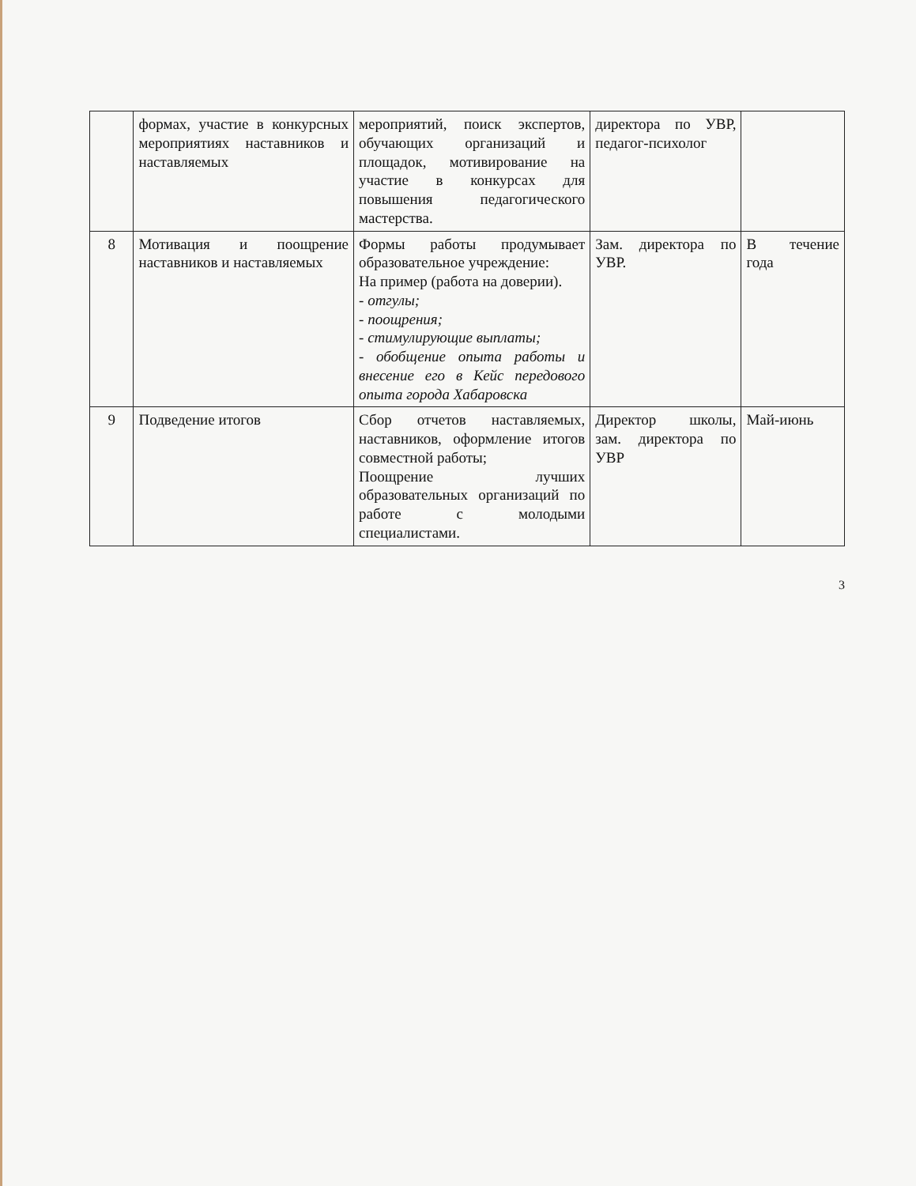| | формах, участие в конкурсных мероприятиях наставников и наставляемых | мероприятий, поиск экспертов, обучающих организаций и площадок, мотивирование на участие в конкурсах для повышения педагогического мастерства. | директора по УВР, педагог-психолог | |
| 8 | Мотивация и поощрение наставников и наставляемых | Формы работы продумывает образовательное учреждение: На пример (работа на доверии). - отгулы; - поощрения; - стимулирующие выплаты; - обобщение опыта работы и внесение его в Кейс передового опыта города Хабаровска | Зам. директора по УВР. | В течение года |
| 9 | Подведение итогов | Сбор отчетов наставляемых, наставников, оформление итогов совместной работы; Поощрение лучших образовательных организаций по работе с молодыми специалистами. | Директор школы, зам. директора по УВР | Май-июнь |
3